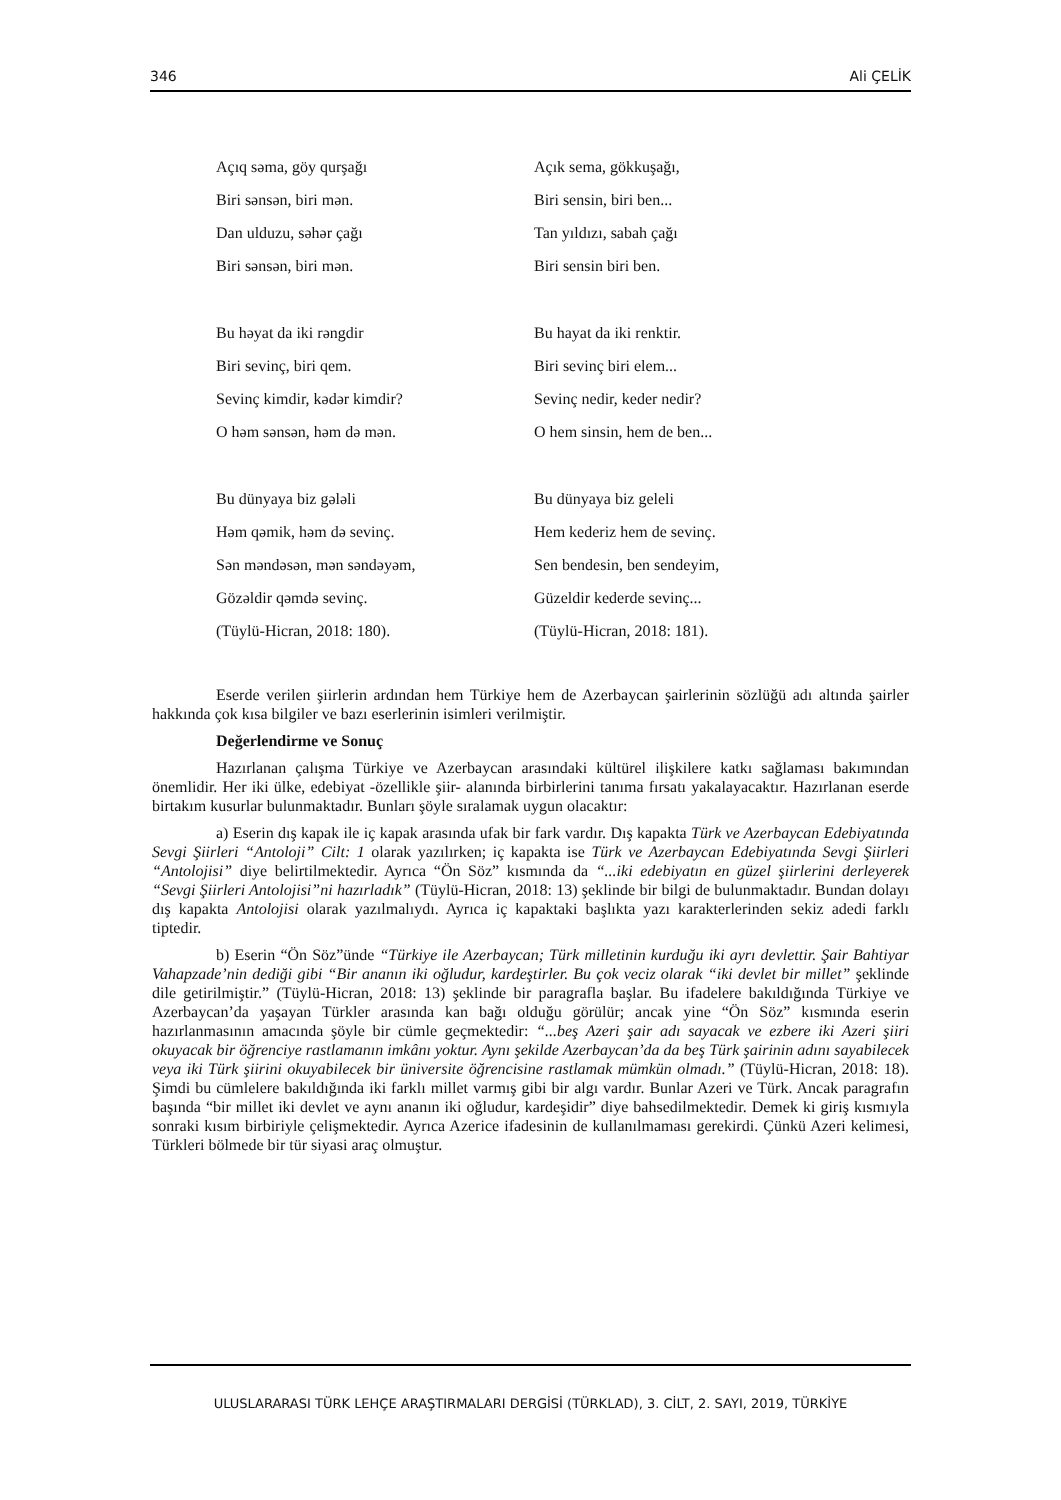346 Ali ÇELİK
Açıq səma, göy qurşağı
Biri sənsən, biri mən.
Dan ulduzu, səhər çağı
Biri sənsən, biri mən.
Bu həyat da iki rəngdir
Biri sevinç, biri qem.
Sevinç kimdir, kədər kimdir?
O həm sənsən, həm də mən.
Bu dünyaya biz gələli
Həm qəmik, həm də sevinç.
Sən məndəsən, mən səndəyəm,
Gözəldir qəmdə sevinç.
(Tüylü-Hicran, 2018: 180).
Açık sema, gökkuşağı,
Biri sensin, biri ben...
Tan yıldızı, sabah çağı
Biri sensin biri ben.
Bu hayat da iki renktir.
Biri sevinç biri elem...
Sevinç nedir, keder nedir?
O hem sinsin, hem de ben...
Bu dünyaya biz geleli
Hem kederiz hem de sevinç.
Sen bendesin, ben sendeyim,
Güzeldir kederde sevinç...
(Tüylü-Hicran, 2018: 181).
Eserde verilen şiirlerin ardından hem Türkiye hem de Azerbaycan şairlerinin sözlüğü adı altında şairler hakkında çok kısa bilgiler ve bazı eserlerinin isimleri verilmiştir.
Değerlendirme ve Sonuç
Hazırlanan çalışma Türkiye ve Azerbaycan arasındaki kültürel ilişkilere katkı sağlaması bakımından önemlidir. Her iki ülke, edebiyat -özellikle şiir- alanında birbirlerini tanıma fırsatı yakalayacaktır. Hazırlanan eserde birtakım kusurlar bulunmaktadır. Bunları şöyle sıralamak uygun olacaktır:
a) Eserin dış kapak ile iç kapak arasında ufak bir fark vardır. Dış kapakta Türk ve Azerbaycan Edebiyatında Sevgi Şiirleri “Antoloji” Cilt: 1 olarak yazılırken; iç kapakta ise Türk ve Azerbaycan Edebiyatında Sevgi Şiirleri “Antolojisi” diye belirtilmektedir. Ayrıca “Ön Söz” kısmında da “...iki edebiyatın en güzel şiirlerini derleyerek “Sevgi Şiirleri Antolojisi”ni hazırladık” (Tüylü-Hicran, 2018: 13) şeklinde bir bilgi de bulunmaktadır. Bundan dolayı dış kapakta Antolojisi olarak yazılmalıydı. Ayrıca iç kapaktaki başlıkta yazı karakterlerinden sekiz adedi farklı tiptedir.
b) Eserin “Ön Söz”ünde “Türkiye ile Azerbaycan; Türk milletinin kurduğu iki ayrı devlettir. Şair Bahtiyar Vahapzade’nin dediği gibi “Bir ananın iki oğludur, kardeştirler. Bu çok veciz olarak “iki devlet bir millet” şeklinde dile getirilmiştir.” (Tüylü-Hicran, 2018: 13) şeklinde bir paragrafla başlar. Bu ifadelere bakıldığında Türkiye ve Azerbaycan’da yaşayan Türkler arasında kan bağı olduğu görülür; ancak yine “Ön Söz” kısmında eserin hazırlanmasının amacında şöyle bir cümle geçmektedir: “...beş Azeri şair adı sayacak ve ezbere iki Azeri şiiri okuyacak bir öğrenciye rastlamanın imkânı yoktur. Aynı şekilde Azerbaycan’da da beş Türk şairinin adını sayabilecek veya iki Türk şiirini okuyabilecek bir üniversite öğrencisine rastlamak mümkün olmadı.” (Tüylü-Hicran, 2018: 18). Şimdi bu cümlelere bakıldığında iki farklı millet varmış gibi bir algı vardır. Bunlar Azeri ve Türk. Ancak paragrafın başında “bir millet iki devlet ve aynı ananın iki oğludur, kardeşidir” diye bahsedilmektedir. Demek ki giriş kısmıyla sonraki kısım birbiriyle çelişmektedir. Ayrıca Azerice ifadesinin de kullanılmaması gerekirdi. Çünkü Azeri kelimesi, Türkleri bölmede bir tür siyasi araç olmuştur.
ULUSLARARASI TÜRK LEHÇE ARAŞTIRMALARI DERGİSİ (TÜRKLAD), 3. CİLT, 2. SAYI, 2019, TÜRKİYE